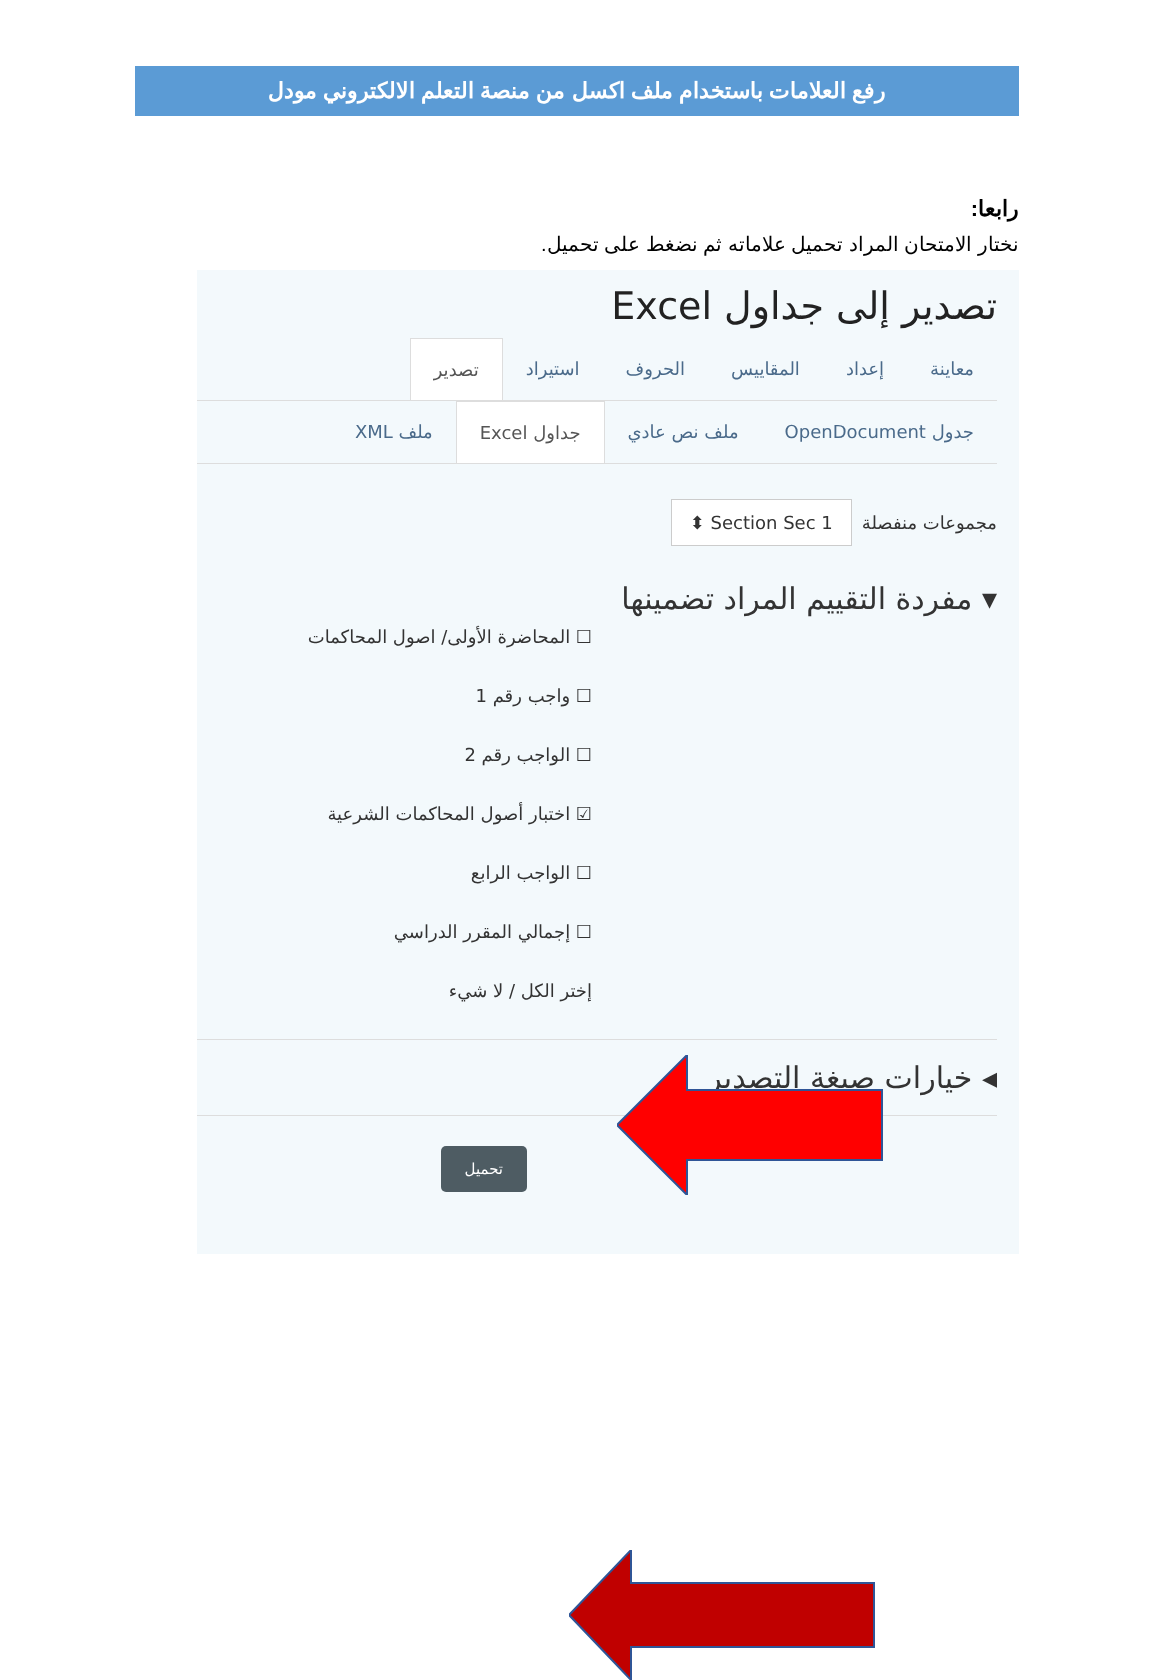رفع العلامات باستخدام ملف اكسل من منصة التعلم الالكتروني مودل
رابعا:
نختار الامتحان المراد تحميل علاماته ثم نضغط على تحميل.
تصدير إلى جداول Excel
معاينة إعداد المقاييس الحروف استيراد تصدير
جدول OpenDocument ملف نص عادي جداول Excel ملف XML
مجموعات منفصلة ⬍ Section Sec 1
▾ مفردة التقييم المراد تضمينها
☐ المحاضرة الأولى/ اصول المحاكمات
☐ واجب رقم 1
☐ الواجب رقم 2
☑ اختبار أصول المحاكمات الشرعية
☐ الواجب الرابع
☐ إجمالي المقرر الدراسي
إختر الكل / لا شيء
◂ خيارات صيغة التصدير
تحميل